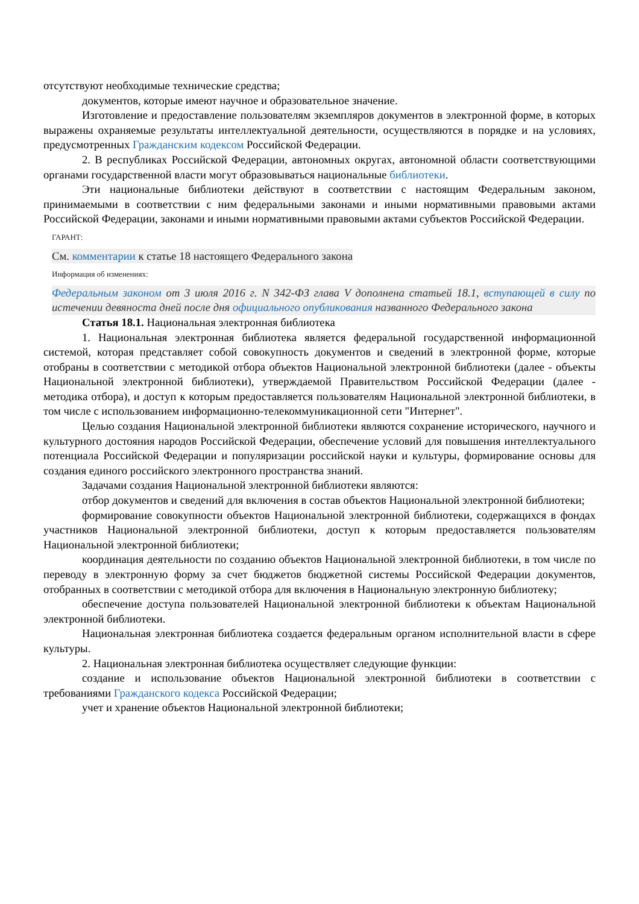отсутствуют необходимые технические средства;
документов, которые имеют научное и образовательное значение.
Изготовление и предоставление пользователям экземпляров документов в электронной форме, в которых выражены охраняемые результаты интеллектуальной деятельности, осуществляются в порядке и на условиях, предусмотренных Гражданским кодексом Российской Федерации.
2. В республиках Российской Федерации, автономных округах, автономной области соответствующими органами государственной власти могут образовываться национальные библиотеки.
Эти национальные библиотеки действуют в соответствии с настоящим Федеральным законом, принимаемыми в соответствии с ним федеральными законами и иными нормативными правовыми актами Российской Федерации, законами и иными нормативными правовыми актами субъектов Российской Федерации.
ГАРАНТ:
См. комментарии к статье 18 настоящего Федерального закона
Информация об изменениях:
Федеральным законом от 3 июля 2016 г. N 342-ФЗ глава V дополнена статьей 18.1, вступающей в силу по истечении девяноста дней после дня официального опубликования названного Федерального закона
Статья 18.1. Национальная электронная библиотека
1. Национальная электронная библиотека является федеральной государственной информационной системой, которая представляет собой совокупность документов и сведений в электронной форме, которые отобраны в соответствии с методикой отбора объектов Национальной электронной библиотеки (далее - объекты Национальной электронной библиотеки), утверждаемой Правительством Российской Федерации (далее - методика отбора), и доступ к которым предоставляется пользователям Национальной электронной библиотеки, в том числе с использованием информационно-телекоммуникационной сети "Интернет".
Целью создания Национальной электронной библиотеки являются сохранение исторического, научного и культурного достояния народов Российской Федерации, обеспечение условий для повышения интеллектуального потенциала Российской Федерации и популяризации российской науки и культуры, формирование основы для создания единого российского электронного пространства знаний.
Задачами создания Национальной электронной библиотеки являются:
отбор документов и сведений для включения в состав объектов Национальной электронной библиотеки;
формирование совокупности объектов Национальной электронной библиотеки, содержащихся в фондах участников Национальной электронной библиотеки, доступ к которым предоставляется пользователям Национальной электронной библиотеки;
координация деятельности по созданию объектов Национальной электронной библиотеки, в том числе по переводу в электронную форму за счет бюджетов бюджетной системы Российской Федерации документов, отобранных в соответствии с методикой отбора для включения в Национальную электронную библиотеку;
обеспечение доступа пользователей Национальной электронной библиотеки к объектам Национальной электронной библиотеки.
Национальная электронная библиотека создается федеральным органом исполнительной власти в сфере культуры.
2. Национальная электронная библиотека осуществляет следующие функции:
создание и использование объектов Национальной электронной библиотеки в соответствии с требованиями Гражданского кодекса Российской Федерации;
учет и хранение объектов Национальной электронной библиотеки;